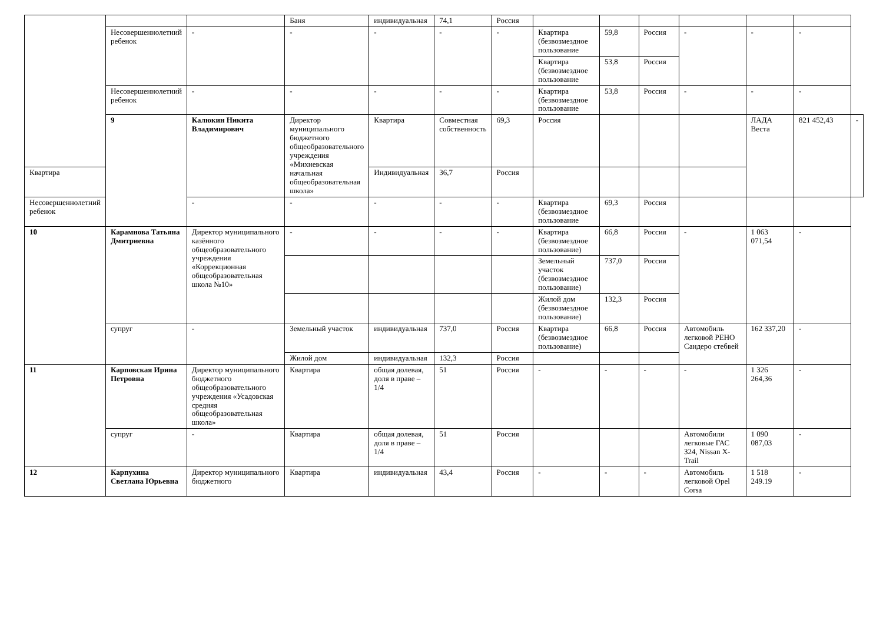| | | | Баня | индивидуальная | 74,1 | Россия | | | | | | | |
| | Несовершеннолетний ребенок | - | - | - | - | - | Квартира (безвозмездное пользование | 59,8 | Россия | - | - | - | |
| | | | | | | | Квартира (безвозмездное пользование | 53,8 | Россия | | | | |
| | Несовершеннолетний ребенок | - | - | - | - | - | Квартира (безвозмездное пользование | 53,8 | Россия | - | - | - | |
| | 9 | Калюкин Никита Владимирович | Директор муниципального бюджетного общеобразовательного учреждения «Михневская начальная общеобразовательная школа» | Квартира | Совместная собственность | 69,3 | Россия | | | | ЛАДА Веста | 821 452,43 | - |
| Квартира | | | | Индивидуальная | 36,7 | Россия | | | | | | | |
| Несовершеннолетний ребенок | | - | - | - | - | - | Квартира (безвозмездное пользование | 69,3 | Россия | | | | |
| 10 | Карамнова Татьяна Дмитриевна | Директор муниципального казённого общеобразовательного учреждения «Коррекционная общеобразовательная школа №10» | - | - | - | - | Квартира (безвозмездное пользование) | 66,8 | Россия | - | 1 063 071,54 | - | |
| | | | | | | | Земельный участок (безвозмездное пользование) | 737,0 | Россия | | | | |
| | | | | | | | Жилой дом (безвозмездное пользование) | 132,3 | Россия | | | | |
| | супруг | - | Земельный участок | индивидуальная | 737,0 | Россия | Квартира (безвозмездное пользование) | 66,8 | Россия | Автомобиль легковой РЕНО Сандеро стебвей | 162 337,20 | - | |
| | | | Жилой дом | индивидуальная | 132,3 | Россия | | | | | | | |
| 11 | Карповская Ирина Петровна | Директор муниципального бюджетного общеобразовательного учреждения «Усадовская средняя общеобразовательная школа» | Квартира | общая долевая, доля в праве –1/4 | 51 | Россия | - | - | - | - | 1 326 264,36 | - | |
| | супруг | - | Квартира | общая долевая, доля в праве –1/4 | 51 | Россия | | | | Автомобили легковые ГАС 324, Nissan X-Trail | 1 090 087,03 | - | |
| 12 | Карпухина Светлана Юрьевна | Директор муниципального бюджетного | Квартира | индивидуальная | 43,4 | Россия | - | - | - | Автомобиль легковой Opel Corsa | 1 518 249.19 | - | |